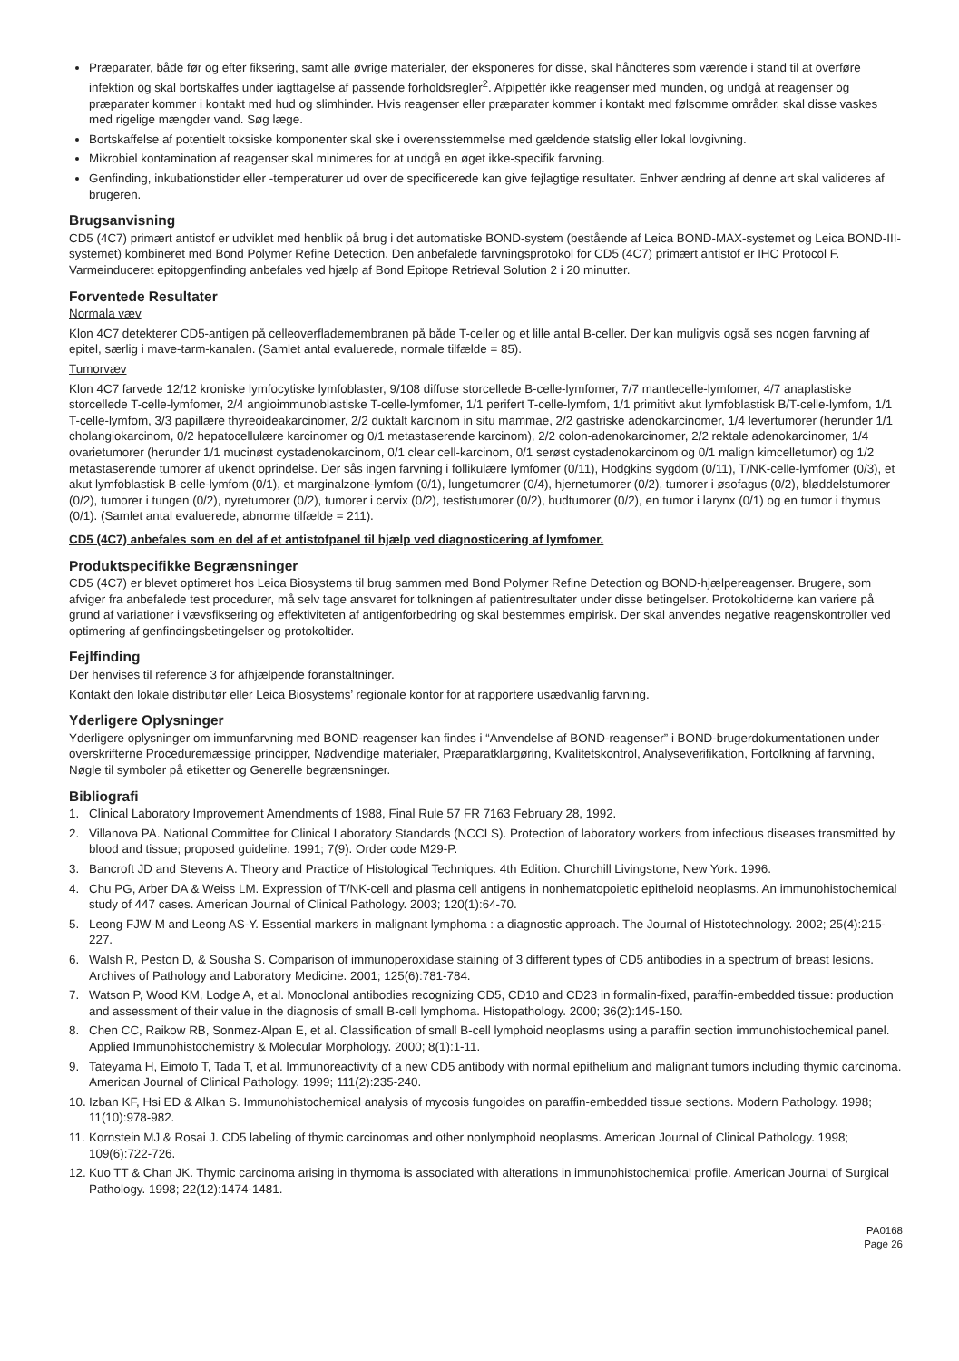Præparater, både før og efter fiksering, samt alle øvrige materialer, der eksponeres for disse, skal håndteres som værende i stand til at overføre infektion og skal bortskaffes under iagttagelse af passende forholdsregler<sup>2</sup>. Afpipettér ikke reagenser med munden, og undgå at reagenser og præparater kommer i kontakt med hud og slimhinder. Hvis reagenser eller præparater kommer i kontakt med følsomme områder, skal disse vaskes med rigelige mængder vand. Søg læge.
Bortskaffelse af potentielt toksiske komponenter skal ske i overensstemmelse med gældende statslig eller lokal lovgivning.
Mikrobiel kontamination af reagenser skal minimeres for at undgå en øget ikke-specifik farvning.
Genfinding, inkubationstider eller -temperaturer ud over de specificerede kan give fejlagtige resultater. Enhver ændring af denne art skal valideres af brugeren.
Brugsanvisning
CD5 (4C7) primært antistof er udviklet med henblik på brug i det automatiske BOND-system (bestående af Leica BOND-MAX-systemet og Leica BOND-III-systemet) kombineret med Bond Polymer Refine Detection. Den anbefalede farvningsprotokol for CD5 (4C7) primært antistof er IHC Protocol F. Varmeinduceret epitopgenfinding anbefales ved hjælp af Bond Epitope Retrieval Solution 2 i 20 minutter.
Forventede Resultater
Normala væv
Klon 4C7 detekterer CD5-antigen på celleoverflademembranen på både T-celler og et lille antal B-celler. Der kan muligvis også ses nogen farvning af epitel, særlig i mave-tarm-kanalen. (Samlet antal evaluerede, normale tilfælde = 85).
Tumorvæv
Klon 4C7 farvede 12/12 kroniske lymfocytiske lymfoblaster, 9/108 diffuse storcellede B-celle-lymfomer, 7/7 mantlecelle-lymfomer, 4/7 anaplastiske storcellede T-celle-lymfomer, 2/4 angioimmunoblastiske T-celle-lymfomer, 1/1 perifert T-celle-lymfom, 1/1 primitivt akut lymfoblastisk B/T-celle-lymfom, 1/1 T-celle-lymfom, 3/3 papillære thyreoideakarcinomer, 2/2 duktalt karcinom in situ mammae, 2/2 gastriske adenokarcinomer, 1/4 levertumorer (herunder 1/1 cholangiokarcinom, 0/2 hepatocellulære karcinomer og 0/1 metastaserende karcinom), 2/2 colon-adenokarcinomer, 2/2 rektale adenokarcinomer, 1/4 ovarietumorer (herunder 1/1 mucinøst cystadenokarcinom, 0/1 clear cell-karcinom, 0/1 serøst cystadenokarcinom og 0/1 malign kimcelletumor) og 1/2 metastaserende tumorer af ukendt oprindelse. Der sås ingen farvning i follikulære lymfomer (0/11), Hodgkins sygdom (0/11), T/NK-celle-lymfomer (0/3), et akut lymfoblastisk B-celle-lymfom (0/1), et marginalzone-lymfom (0/1), lungetumorer (0/4), hjernetumorer (0/2), tumorer i øsofagus (0/2), bløddelstumorer (0/2), tumorer i tungen (0/2), nyretumorer (0/2), tumorer i cervix (0/2), testistumorer (0/2), hudtumorer (0/2), en tumor i larynx (0/1) og en tumor i thymus (0/1). (Samlet antal evaluerede, abnorme tilfælde = 211).
CD5 (4C7) anbefales som en del af et antistofpanel til hjælp ved diagnosticering af lymfomer.
Produktspecifikke Begrænsninger
CD5 (4C7) er blevet optimeret hos Leica Biosystems til brug sammen med Bond Polymer Refine Detection og BOND-hjælpereagenser. Brugere, som afviger fra anbefalede test procedurer, må selv tage ansvaret for tolkningen af patientresultater under disse betingelser. Protokoltiderne kan variere på grund af variationer i vævsfiksering og effektiviteten af antigenforbedring og skal bestemmes empirisk. Der skal anvendes negative reagenskontroller ved optimering af genfindingsbetingelser og protokoltider.
Fejlfinding
Der henvises til reference 3 for afhjælpende foranstaltninger.
Kontakt den lokale distributør eller Leica Biosystems’ regionale kontor for at rapportere usædvanlig farvning.
Yderligere Oplysninger
Yderligere oplysninger om immunfarvning med BOND-reagenser kan findes i “Anvendelse af BOND-reagenser” i BOND-brugerdokumentationen under overskrifterne Proceduremæssige principper, Nødvendige materialer, Præparatklargøring, Kvalitetskontrol, Analyseverifikation, Fortolkning af farvning, Nøgle til symboler på etiketter og Generelle begrænsninger.
Bibliografi
1. Clinical Laboratory Improvement Amendments of 1988, Final Rule 57 FR 7163 February 28, 1992.
2. Villanova PA. National Committee for Clinical Laboratory Standards (NCCLS). Protection of laboratory workers from infectious diseases transmitted by blood and tissue; proposed guideline. 1991; 7(9). Order code M29-P.
3. Bancroft JD and Stevens A. Theory and Practice of Histological Techniques. 4th Edition. Churchill Livingstone, New York. 1996.
4. Chu PG, Arber DA & Weiss LM. Expression of T/NK-cell and plasma cell antigens in nonhematopoietic epitheloid neoplasms. An immunohistochemical study of 447 cases. American Journal of Clinical Pathology. 2003; 120(1):64-70.
5. Leong FJW-M and Leong AS-Y. Essential markers in malignant lymphoma : a diagnostic approach. The Journal of Histotechnology. 2002; 25(4):215-227.
6. Walsh R, Peston D, & Sousha S. Comparison of immunoperoxidase staining of 3 different types of CD5 antibodies in a spectrum of breast lesions. Archives of Pathology and Laboratory Medicine. 2001; 125(6):781-784.
7. Watson P, Wood KM, Lodge A, et al. Monoclonal antibodies recognizing CD5, CD10 and CD23 in formalin-fixed, paraffin-embedded tissue: production and assessment of their value in the diagnosis of small B-cell lymphoma. Histopathology. 2000; 36(2):145-150.
8. Chen CC, Raikow RB, Sonmez-Alpan E, et al. Classification of small B-cell lymphoid neoplasms using a paraffin section immunohistochemical panel. Applied Immunohistochemistry & Molecular Morphology. 2000; 8(1):1-11.
9. Tateyama H, Eimoto T, Tada T, et al. Immunoreactivity of a new CD5 antibody with normal epithelium and malignant tumors including thymic carcinoma. American Journal of Clinical Pathology. 1999; 111(2):235-240.
10. Izban KF, Hsi ED & Alkan S. Immunohistochemical analysis of mycosis fungoides on paraffin-embedded tissue sections. Modern Pathology. 1998; 11(10):978-982.
11. Kornstein MJ & Rosai J. CD5 labeling of thymic carcinomas and other nonlymphoid neoplasms. American Journal of Clinical Pathology. 1998; 109(6):722-726.
12. Kuo TT & Chan JK. Thymic carcinoma arising in thymoma is associated with alterations in immunohistochemical profile. American Journal of Surgical Pathology. 1998; 22(12):1474-1481.
PA0168
Page 26